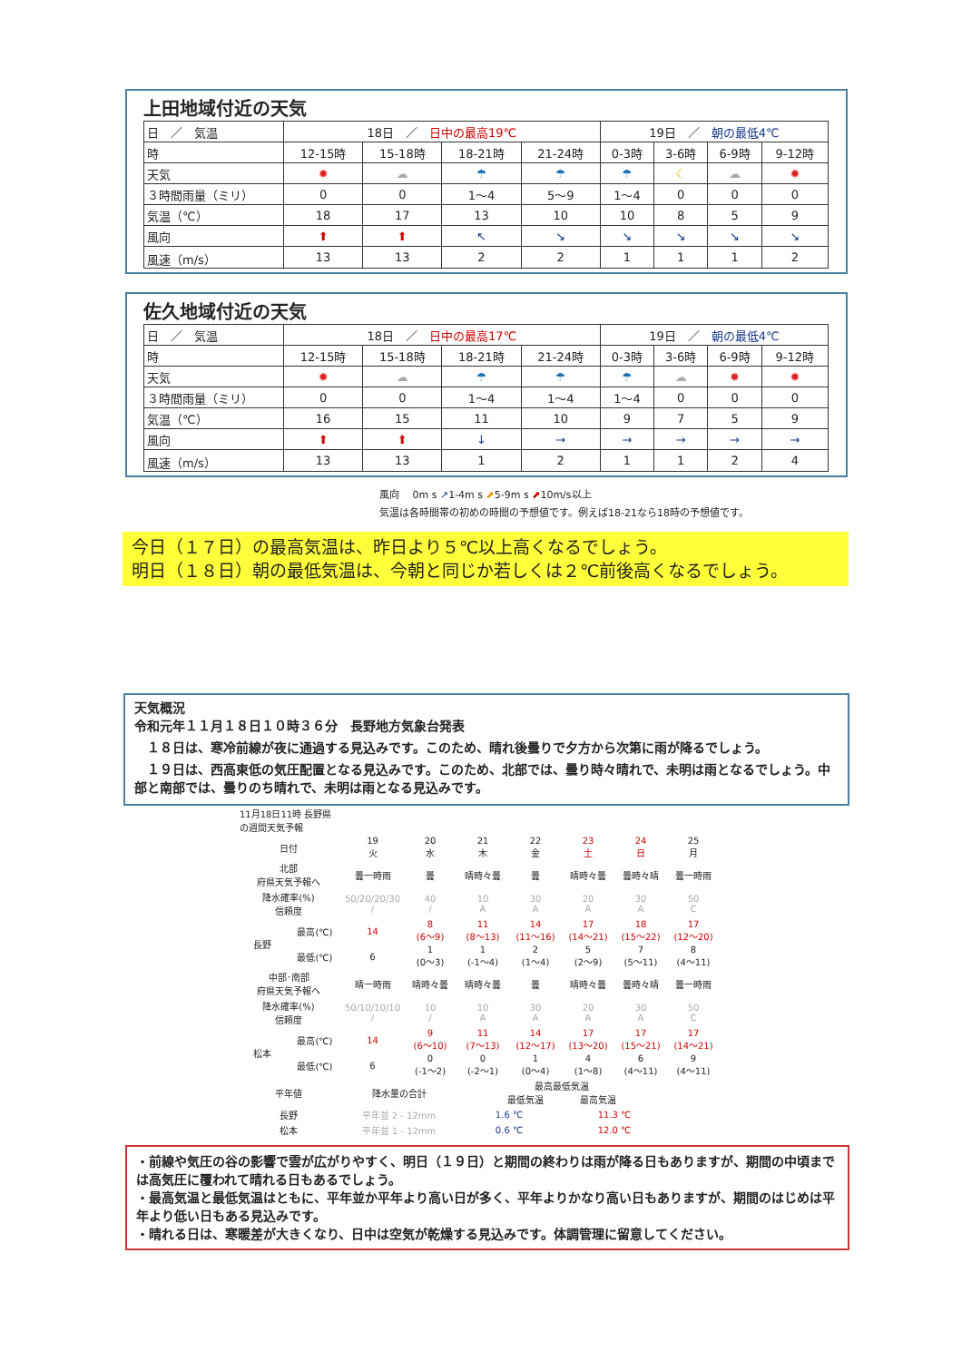上田地域付近の天気
| 日 ／ 気温 | 18日 ／ 日中の最高19℃ | | | | 19日 ／ 朝の最低4℃ | | | |
| 時 | 12-15時 | 15-18時 | 18-21時 | 21-24時 | 0-3時 | 3-6時 | 6-9時 | 9-12時 |
| 天気 | ✹ | ☁ | ☂ | ☂ | ☂ | ☾ | ☁ | ✹ |
| ３時間雨量（ミリ） | 0 | 0 | 1～4 | 5～9 | 1～4 | 0 | 0 | 0 |
| 気温（℃） | 18 | 17 | 13 | 10 | 10 | 8 | 5 | 9 |
| 風向 | ⬆ | ⬆ | ↖ | ↘ | ↘ | ↘ | ↘ | ↘ |
| 風速（m/s） | 13 | 13 | 2 | 2 | 1 | 1 | 1 | 2 |
佐久地域付近の天気
| 日 ／ 気温 | 18日 ／ 日中の最高17℃ | | | | 19日 ／ 朝の最低4℃ | | | |
| 時 | 12-15時 | 15-18時 | 18-21時 | 21-24時 | 0-3時 | 3-6時 | 6-9時 | 9-12時 |
| 天気 | ✹ | ☁ | ☂ | ☂ | ☂ | ☁ | ✹ | ✹ |
| ３時間雨量（ミリ） | 0 | 0 | 1～4 | 1～4 | 1～4 | 0 | 0 | 0 |
| 気温（℃） | 16 | 15 | 11 | 10 | 9 | 7 | 5 | 9 |
| 風向 | ⬆ | ⬆ | ↓ | → | → | → | → | → |
| 風速（m/s） | 13 | 13 | 1 | 2 | 1 | 1 | 2 | 4 |
風向　 0m s ↗1-4m s ⬈5-9m s ⬈10m/s以上
気温は各時間帯の初めの時間の予想値です。例えば18-21なら18時の予想値です。
今日（１７日）の最高気温は、昨日より５℃以上高くなるでしょう。
明日（１８日）朝の最低気温は、今朝と同じか若しくは２℃前後高くなるでしょう。
天気概況
令和元年１１月１８日１０時３６分　長野地方気象台発表
　１８日は、寒冷前線が夜に通過する見込みです。このため、晴れ後曇りで夕方から次第に雨が降るでしょう。
　１９日は、西高東低の気圧配置となる見込みです。このため、北部では、曇り時々晴れで、未明は雨となるでしょう。中部と南部では、曇りのち晴れで、未明は雨となる見込みです。
| 11月18日11時 長野県の週間天気予報 | | | | | | | | |
| 日付 | | 19 火 | 20 水 | 21 木 | 22 金 | 23 土 | 24 日 | 25 月 |
| 北部 府県天気予報へ | | 曇一時雨 | 曇 | 晴時々曇 | 曇 | 晴時々曇 | 曇時々晴 | 曇一時雨 |
| 降水確率(%) 信頼度 | | 50/20/20/30 / | 40 / | 10 A | 30 A | 20 A | 30 A | 50 C |
| 長野 | 最高(℃) | 14 | 8 (6～9) | 11 (8～13) | 14 (11～16) | 17 (14～21) | 18 (15～22) | 17 (12～20) |
| | 最低(℃) | 6 | 1 (0～3) | 1 (-1～4) | 2 (1～4) | 5 (2～9) | 7 (5～11) | 8 (4～11) |
| 中部･南部 府県天気予報へ | | 晴一時雨 | 晴時々曇 | 晴時々曇 | 曇 | 晴時々曇 | 曇時々晴 | 曇一時雨 |
| 降水確率(%) 信頼度 | | 50/10/10/10 / | 10 / | 10 A | 30 A | 20 A | 30 A | 50 C |
| 松本 | 最高(℃) | 14 | 9 (6～10) | 11 (7～13) | 14 (12～17) | 17 (13～20) | 17 (15～21) | 17 (14～21) |
| | 最低(℃) | 6 | 0 (-1～2) | 0 (-2～1) | 1 (0～4) | 4 (1～8) | 6 (4～11) | 9 (4～11) |
| 平年値 | | 降水量の合計 | | 最高最低気温 最低気温 最高気温 | | | | |
| 長野 | | 平年並 2 - 12mm | | 1.6 ℃ | | 11.3 ℃ | | |
| 松本 | | 平年並 1 - 12mm | | 0.6 ℃ | | 12.0 ℃ | | |
・前線や気圧の谷の影響で雲が広がりやすく、明日（１９日）と期間の終わりは雨が降る日もありますが、期間の中頃までは高気圧に覆われて晴れる日もあるでしょう。
・最高気温と最低気温はともに、平年並か平年より高い日が多く、平年よりかなり高い日もありますが、期間のはじめは平年より低い日もある見込みです。
・晴れる日は、寒暖差が大きくなり、日中は空気が乾燥する見込みです。体調管理に留意してください。